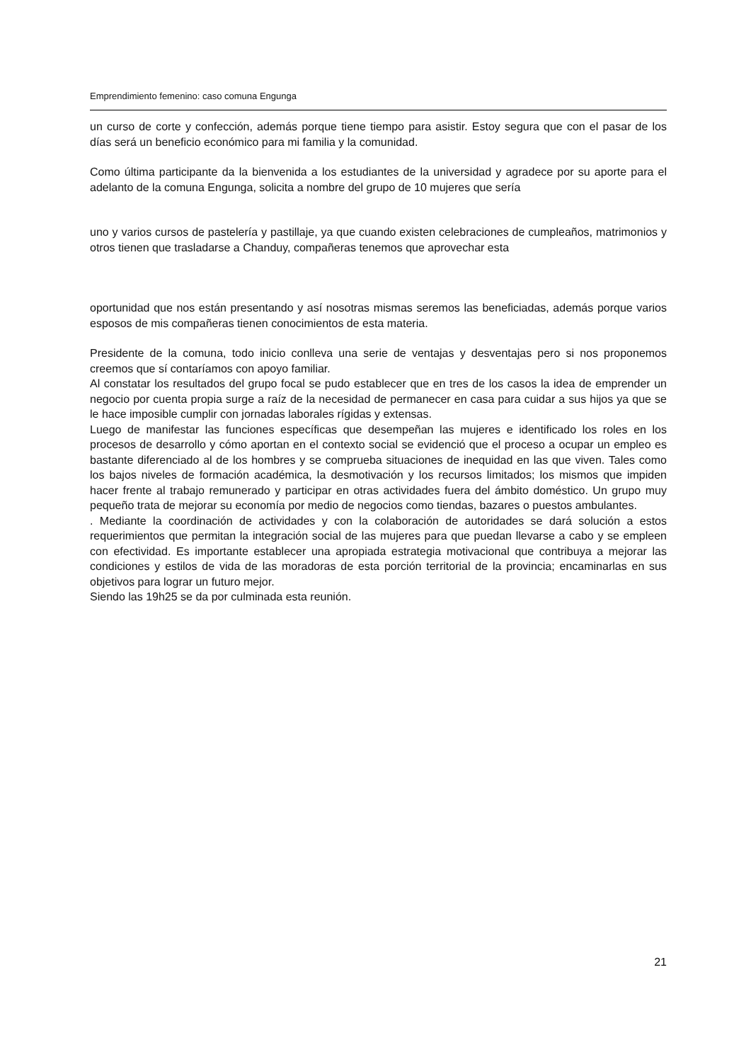Emprendimiento femenino: caso comuna Engunga
un curso de corte y confección, además porque tiene tiempo para asistir. Estoy segura que con el pasar de los días será un beneficio económico para mi familia y la comunidad.
Como última participante da la bienvenida a los estudiantes de la universidad y agradece por su aporte para el adelanto de la comuna Engunga, solicita a nombre del grupo de 10 mujeres que sería
uno y varios cursos de pastelería y pastillaje, ya que cuando existen celebraciones de cumpleaños, matrimonios y otros tienen que trasladarse a Chanduy, compañeras tenemos que aprovechar esta
oportunidad que nos están presentando y así nosotras mismas seremos las beneficiadas, además porque varios esposos de mis compañeras tienen conocimientos de esta materia.
Presidente de la comuna, todo inicio conlleva una serie de ventajas y desventajas pero si nos proponemos creemos que sí contaríamos con apoyo familiar.
Al constatar los resultados del grupo focal se pudo establecer que en tres de los casos la idea de emprender un negocio por cuenta propia surge a raíz de la necesidad de permanecer en casa para cuidar a sus hijos ya que se le hace imposible cumplir con jornadas laborales rígidas y extensas.
Luego de manifestar las funciones específicas que desempeñan las mujeres e identificado los roles en los procesos de desarrollo y cómo aportan en el contexto social se evidenció que el proceso a ocupar un empleo es bastante diferenciado al de los hombres y se comprueba situaciones de inequidad en las que viven. Tales como los bajos niveles de formación académica, la desmotivación y los recursos limitados; los mismos que impiden hacer frente al trabajo remunerado y participar en otras actividades fuera del ámbito doméstico. Un grupo muy pequeño trata de mejorar su economía por medio de negocios como tiendas, bazares o puestos ambulantes.
. Mediante la coordinación de actividades y con la colaboración de autoridades se dará solución a estos requerimientos que permitan la integración social de las mujeres para que puedan llevarse a cabo y se empleen con efectividad. Es importante establecer una apropiada estrategia motivacional que contribuya a mejorar las condiciones y estilos de vida de las moradoras de esta porción territorial de la provincia; encaminarlas en sus objetivos para lograr un futuro mejor.
Siendo las 19h25 se da por culminada esta reunión.
21